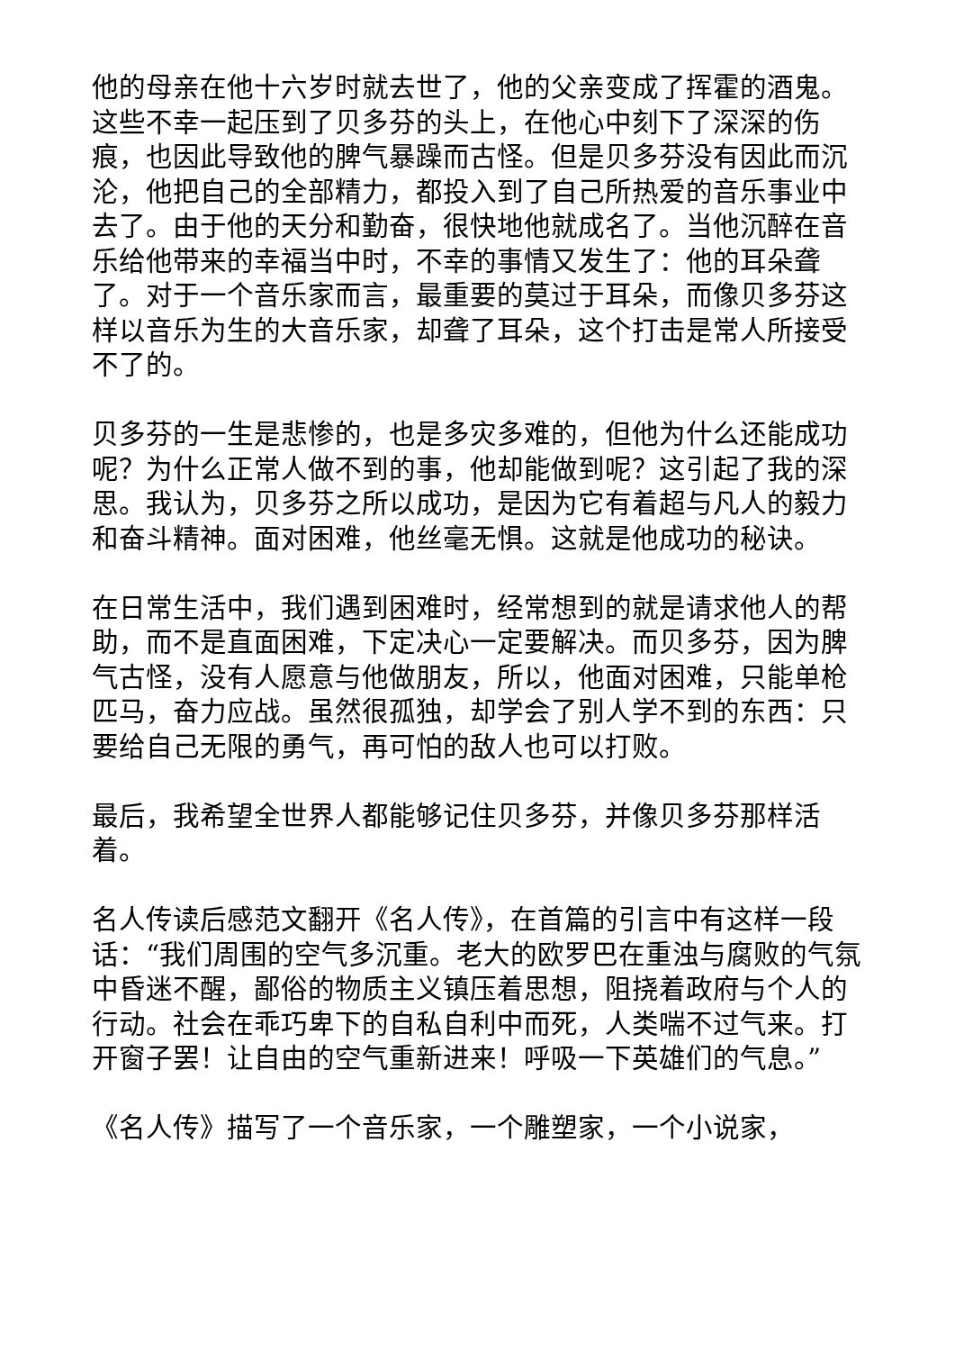他的母亲在他十六岁时就去世了，他的父亲变成了挥霍的酒鬼。这些不幸一起压到了贝多芬的头上，在他心中刻下了深深的伤痕，也因此导致他的脾气暴躁而古怪。但是贝多芬没有因此而沉沦，他把自己的全部精力，都投入到了自己所热爱的音乐事业中去了。由于他的天分和勤奋，很快地他就成名了。当他沉醉在音乐给他带来的幸福当中时，不幸的事情又发生了：他的耳朵聋了。对于一个音乐家而言，最重要的莫过于耳朵，而像贝多芬这样以音乐为生的大音乐家，却聋了耳朵，这个打击是常人所接受不了的。
贝多芬的一生是悲惨的，也是多灾多难的，但他为什么还能成功呢？为什么正常人做不到的事，他却能做到呢？这引起了我的深思。我认为，贝多芬之所以成功，是因为它有着超与凡人的毅力和奋斗精神。面对困难，他丝毫无惧。这就是他成功的秘诀。
在日常生活中，我们遇到困难时，经常想到的就是请求他人的帮助，而不是直面困难，下定决心一定要解决。而贝多芬，因为脾气古怪，没有人愿意与他做朋友，所以，他面对困难，只能单枪匹马，奋力应战。虽然很孤独，却学会了别人学不到的东西：只要给自己无限的勇气，再可怕的敌人也可以打败。
最后，我希望全世界人都能够记住贝多芬，并像贝多芬那样活着。
名人传读后感范文翻开《名人传》，在首篇的引言中有这样一段话：“我们周围的空气多沉重。老大的欧罗巴在重浊与腐败的气氛中昏迷不醒，鄙俗的物质主义镇压着思想，阻挠着政府与个人的行动。社会在乖巧卑下的自私自利中而死，人类喘不过气来。打开窗子罢！让自由的空气重新进来！呼吸一下英雄们的气息。”
《名人传》描写了一个音乐家，一个雕塑家，一个小说家，